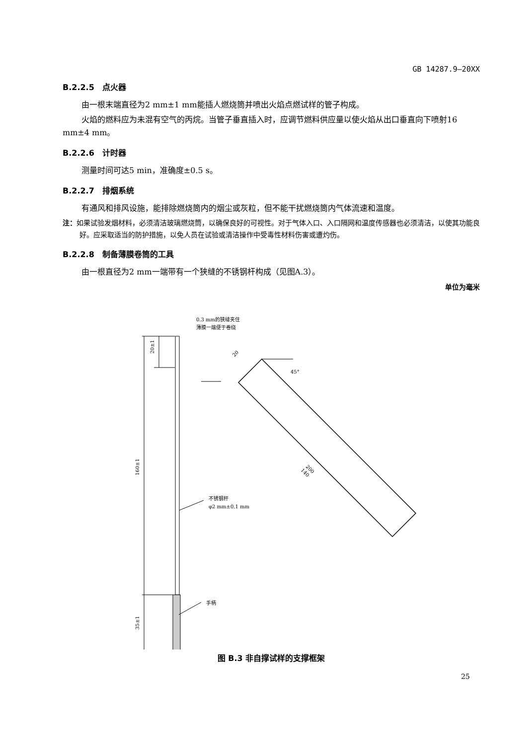GB 14287.9—20XX
B.2.2.5　点火器
由一根末端直径为2 mm±1 mm能插人燃烧筒并喷出火焰点燃试样的管子构成。
火焰的燃料应为未混有空气的丙烷。当管子垂直插入时，应调节燃料供应量以使火焰从出口垂直向下喷射16 mm±4 mm。
B.2.2.6　计时器
测量时间可达5 min，准确度±0.5 s。
B.2.2.7　排烟系统
有通风和排风设施，能排除燃烧筒内的烟尘或灰粒，但不能干扰燃烧筒内气体流速和温度。
注：如果试验发烟材料，必须清洁玻璃燃烧筒，以确保良好的可视性。对于气体入口、入口隔网和温度传感器也必须清洁，以使其功能良好。应采取适当的防护措施，以免人员在试验或清洁操作中受毒性材料伤害或遭灼伤。
B.2.2.8　制备薄膜卷筒的工具
由一根直径为2 mm一端带有一个狭缝的不锈钢杆构成（见图A.3）。
单位为毫米
0.3 mm的狭缝夹住
薄膜一端便于卷绕
20±1
160±1
35±1
20
45°
200
140
不锈钢杆
φ2 mm±0.1 mm
手柄
图 B.3 非自撑试样的支撑框架
25